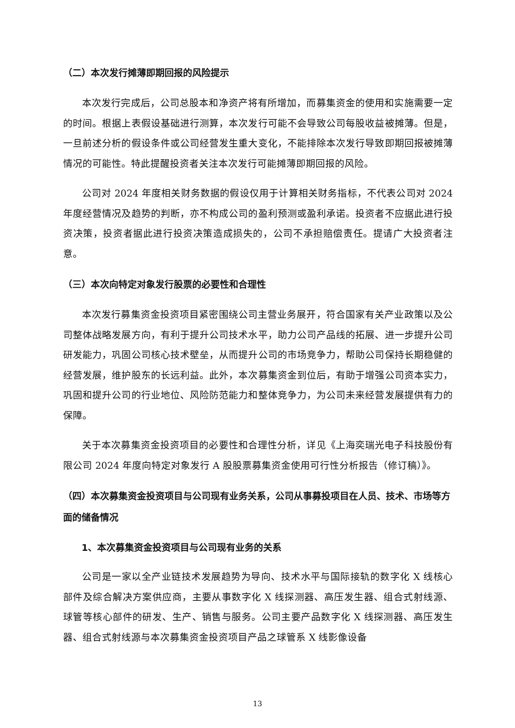（二）本次发行摊薄即期回报的风险提示
本次发行完成后，公司总股本和净资产将有所增加，而募集资金的使用和实施需要一定的时间。根据上表假设基础进行测算，本次发行可能不会导致公司每股收益被摊薄。但是，一旦前述分析的假设条件或公司经营发生重大变化，不能排除本次发行导致即期回报被摊薄情况的可能性。特此提醒投资者关注本次发行可能摊薄即期回报的风险。
公司对 2024 年度相关财务数据的假设仅用于计算相关财务指标，不代表公司对 2024 年度经营情况及趋势的判断，亦不构成公司的盈利预测或盈利承诺。投资者不应据此进行投资决策，投资者据此进行投资决策造成损失的，公司不承担赔偿责任。提请广大投资者注意。
（三）本次向特定对象发行股票的必要性和合理性
本次发行募集资金投资项目紧密围绕公司主营业务展开，符合国家有关产业政策以及公司整体战略发展方向，有利于提升公司技术水平，助力公司产品线的拓展、进一步提升公司研发能力，巩固公司核心技术壁垒，从而提升公司的市场竞争力，帮助公司保持长期稳健的经营发展，维护股东的长远利益。此外，本次募集资金到位后，有助于增强公司资本实力，巩固和提升公司的行业地位、风险防范能力和整体竞争力，为公司未来经营发展提供有力的保障。
关于本次募集资金投资项目的必要性和合理性分析，详见《上海奕瑞光电子科技股份有限公司 2024 年度向特定对象发行 A 股股票募集资金使用可行性分析报告（修订稿）》。
（四）本次募集资金投资项目与公司现有业务关系，公司从事募投项目在人员、技术、市场等方面的储备情况
1、本次募集资金投资项目与公司现有业务的关系
公司是一家以全产业链技术发展趋势为导向、技术水平与国际接轨的数字化 X 线核心部件及综合解决方案供应商，主要从事数字化 X 线探测器、高压发生器、组合式射线源、球管等核心部件的研发、生产、销售与服务。公司主要产品数字化 X 线探测器、高压发生器、组合式射线源与本次募集资金投资项目产品之球管系 X 线影像设备
13